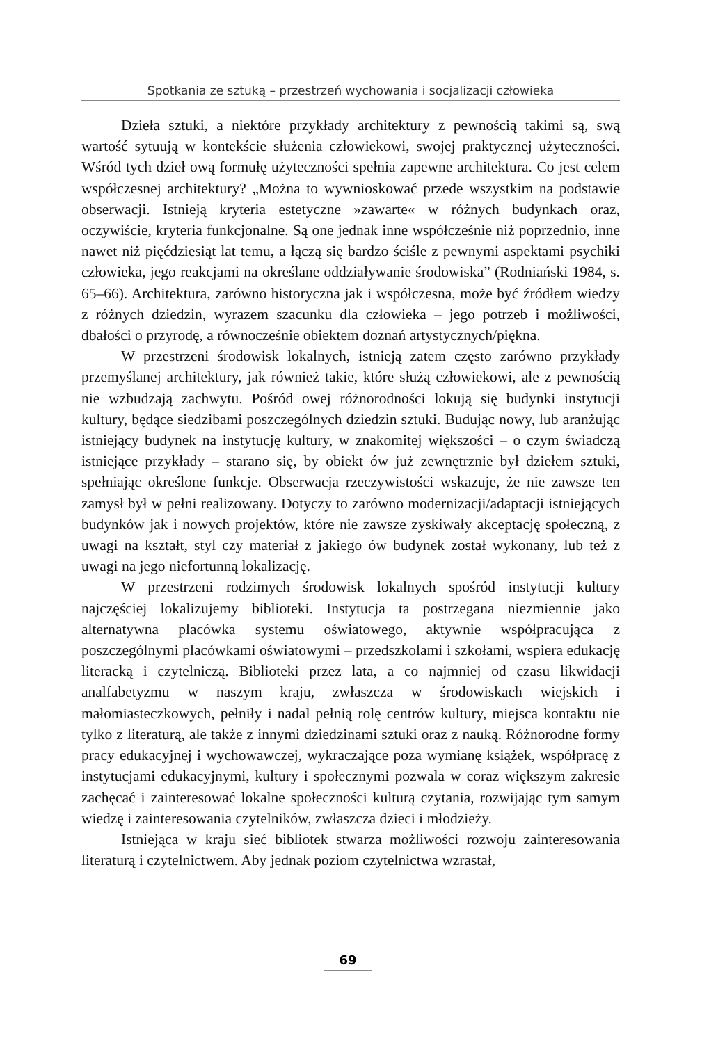Spotkania ze sztuką – przestrzeń wychowania i socjalizacji człowieka
Dzieła sztuki, a niektóre przykłady architektury z pewnością takimi są, swą wartość sytuują w kontekście służenia człowiekowi, swojej praktycznej użyteczności. Wśród tych dzieł ową formułę użyteczności spełnia zapewne architektura. Co jest celem współczesnej architektury? „Można to wywnioskować przede wszystkim na podstawie obserwacji. Istnieją kryteria estetyczne »zawarte« w różnych budynkach oraz, oczywiście, kryteria funkcjonalne. Są one jednak inne współcześnie niż poprzednio, inne nawet niż pięćdziesiąt lat temu, a łączą się bardzo ściśle z pewnymi aspektami psychiki człowieka, jego reakcjami na określane oddziaływanie środowiska” (Rodniański 1984, s. 65–66). Architektura, zarówno historyczna jak i współczesna, może być źródłem wiedzy z różnych dziedzin, wyrazem szacunku dla człowieka – jego potrzeb i możliwości, dbałości o przyrodę, a równocześnie obiektem doznań artystycznych/piękna.
W przestrzeni środowisk lokalnych, istnieją zatem często zarówno przykłady przemyślanej architektury, jak również takie, które służą człowiekowi, ale z pewnością nie wzbudzają zachwytu. Pośród owej różnorodności lokują się budynki instytucji kultury, będące siedzibami poszczególnych dziedzin sztuki. Budując nowy, lub aranżując istniejący budynek na instytucję kultury, w znakomitej większości – o czym świadczą istniejące przykłady – starano się, by obiekt ów już zewnętrznie był dziełem sztuki, spełniając określone funkcje. Obserwacja rzeczywistości wskazuje, że nie zawsze ten zamysł był w pełni realizowany. Dotyczy to zarówno modernizacji/adaptacji istniejących budynków jak i nowych projektów, które nie zawsze zyskiwały akceptację społeczną, z uwagi na kształt, styl czy materiał z jakiego ów budynek został wykonany, lub też z uwagi na jego niefortunną lokalizację.
W przestrzeni rodzimych środowisk lokalnych spośród instytucji kultury najczęściej lokalizujemy biblioteki. Instytucja ta postrzegana niezmiennie jako alternatywna placówka systemu oświatowego, aktywnie współpracująca z poszczególnymi placówkami oświatowymi – przedszkolami i szkołami, wspiera edukację literacką i czytelniczą. Biblioteki przez lata, a co najmniej od czasu likwidacji analfabetyzmu w naszym kraju, zwłaszcza w środowiskach wiejskich i małomiasteczkowych, pełniły i nadal pełnią rolę centrów kultury, miejsca kontaktu nie tylko z literaturą, ale także z innymi dziedzinami sztuki oraz z nauką. Różnorodne formy pracy edukacyjnej i wychowawczej, wykraczające poza wymianę książek, współpracę z instytucjami edukacyjnymi, kultury i społecznymi pozwala w coraz większym zakresie zachęcać i zainteresować lokalne społeczności kulturą czytania, rozwijając tym samym wiedzę i zainteresowania czytelników, zwłaszcza dzieci i młodzieży.
Istniejąca w kraju sieć bibliotek stwarza możliwości rozwoju zainteresowania literaturą i czytelnictwem. Aby jednak poziom czytelnictwa wzrastał,
69